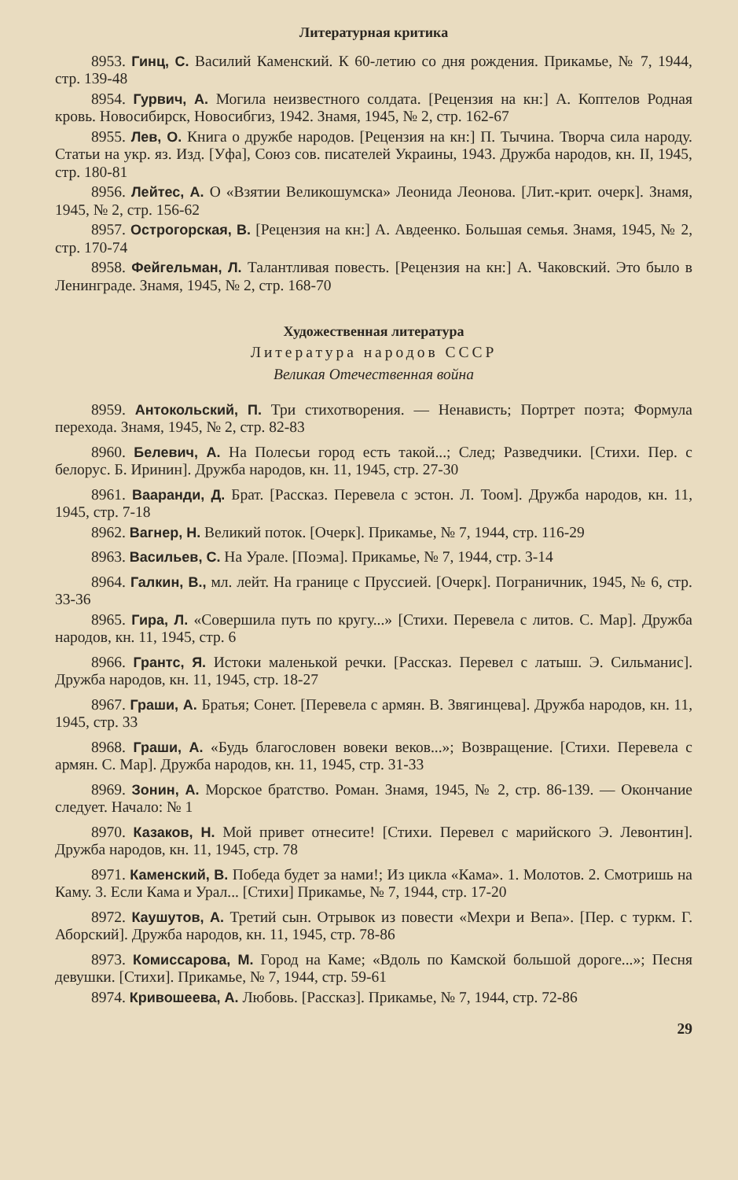Литературная критика
8953. Гинц, С. Василий Каменский. К 60-летию со дня рождения. Прикамье, № 7, 1944, стр. 139-48
8954. Гурвич, А. Могила неизвестного солдата. [Рецензия на кн:] А. Коптелов Родная кровь. Новосибирск, Новосибгиз, 1942. Знамя, 1945, № 2, стр. 162-67
8955. Лев, О. Книга о дружбе народов. [Рецензия на кн:] П. Тычина. Творча сила народу. Статьи на укр. яз. Изд. [Уфа], Союз сов. писателей Украины, 1943. Дружба народов, кн. II, 1945, стр. 180-81
8956. Лейтес, А. О «Взятии Великошумска» Леонида Леонова. [Лит.-крит. очерк]. Знамя, 1945, № 2, стр. 156-62
8957. Острогорская, В. [Рецензия на кн:] А. Авдеенко. Большая семья. Знамя, 1945, № 2, стр. 170-74
8958. Фейгельман, Л. Талантливая повесть. [Рецензия на кн:] А. Чаковский. Это было в Ленинграде. Знамя, 1945, № 2, стр. 168-70
Художественная литература
Литература народов СССР
Великая Отечественная война
8959. Антокольский, П. Три стихотворения. — Ненависть; Портрет поэта; Формула перехода. Знамя, 1945, № 2, стр. 82-83
8960. Белевич, А. На Полесьи город есть такой...; След; Разведчики. [Стихи. Пер. с белорус. Б. Иринин]. Дружба народов, кн. 11, 1945, стр. 27-30
8961. Ваaранди, Д. Брат. [Рассказ. Перевела с эстон. Л. Тоом]. Дружба народов, кн. 11, 1945, стр. 7-18
8962. Вагнер, Н. Великий поток. [Очерк]. Прикамье, № 7, 1944, стр. 116-29
8963. Васильев, С. На Урале. [Поэма]. Прикамье, № 7, 1944, стр. 3-14
8964. Галкин, В., мл. лейт. На границе с Пруссией. [Очерк]. Пограничник, 1945, № 6, стр. 33-36
8965. Гира, Л. «Совершила путь по кругу...» [Стихи. Перевела с литов. С. Мар]. Дружба народов, кн. 11, 1945, стр. 6
8966. Грантс, Я. Истоки маленькой речки. [Рассказ. Перевел с латыш. Э. Сильманис]. Дружба народов, кн. 11, 1945, стр. 18-27
8967. Граши, А. Братья; Сонет. [Перевела с армян. В. Звягинцева]. Дружба народов, кн. 11, 1945, стр. 33
8968. Граши, А. «Будь благословен вовеки веков...»; Возвращение. [Стихи. Перевела с армян. С. Мар]. Дружба народов, кн. 11, 1945, стр. 31-33
8969. Зонин, А. Морское братство. Роман. Знамя, 1945, № 2, стр. 86-139. — Окончание следует. Начало: № 1
8970. Казаков, Н. Мой привет отнесите! [Стихи. Перевел с марийского Э. Левонтин]. Дружба народов, кн. 11, 1945, стр. 78
8971. Каменский, В. Победа будет за нами!; Из цикла «Кама». 1. Молотов. 2. Смотришь на Каму. 3. Если Кама и Урал... [Стихи] Прикамье, № 7, 1944, стр. 17-20
8972. Каушутов, А. Третий сын. Отрывок из повести «Мехри и Вепа». [Пер. с туркм. Г. Аборский]. Дружба народов, кн. 11, 1945, стр. 78-86
8973. Комиссарова, М. Город на Каме; «Вдоль по Камской большой дороге...»; Песня девушки. [Стихи]. Прикамье, № 7, 1944, стр. 59-61
8974. Кривошеева, А. Любовь. [Рассказ]. Прикамье, № 7, 1944, стр. 72-86
29